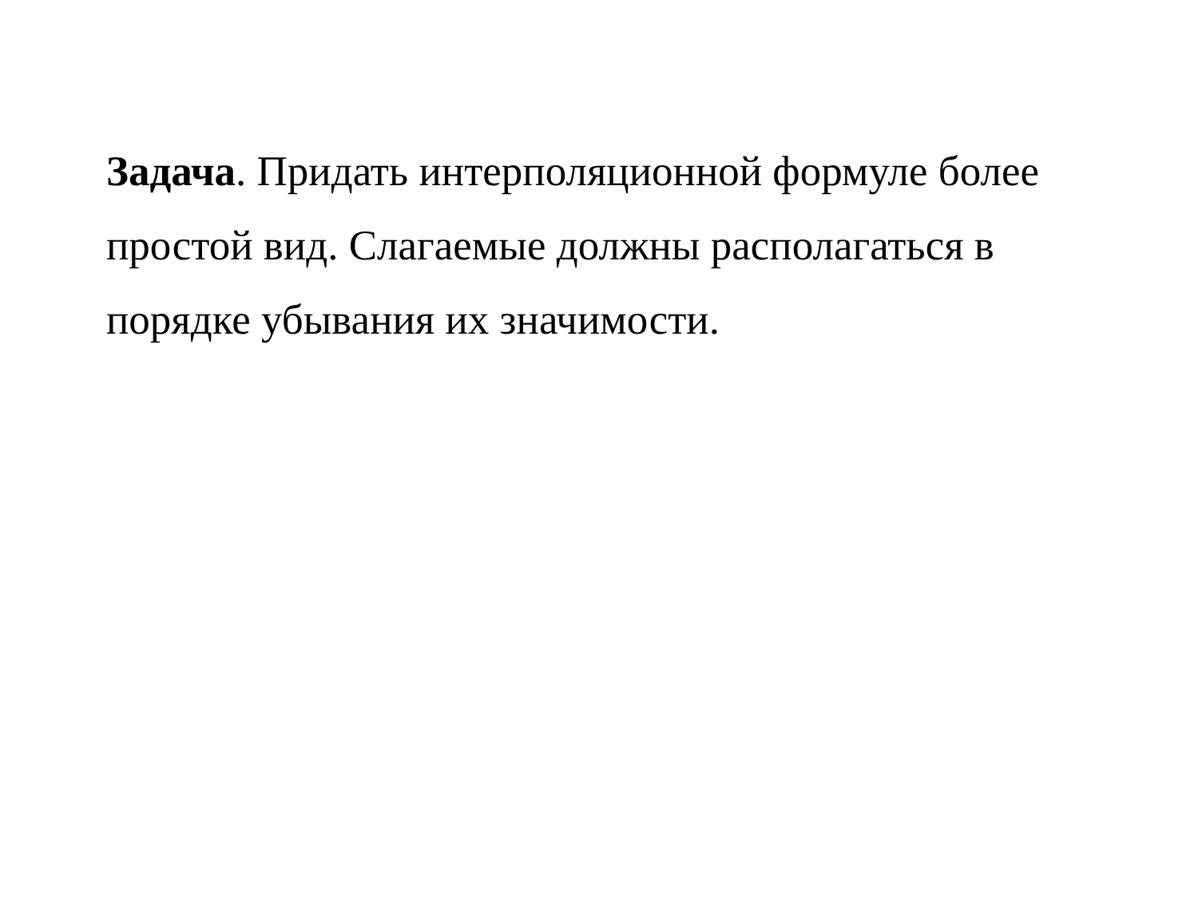Задача. Придать интерполяционной формуле более простой вид. Слагаемые должны располагаться в порядке убывания их значимости.